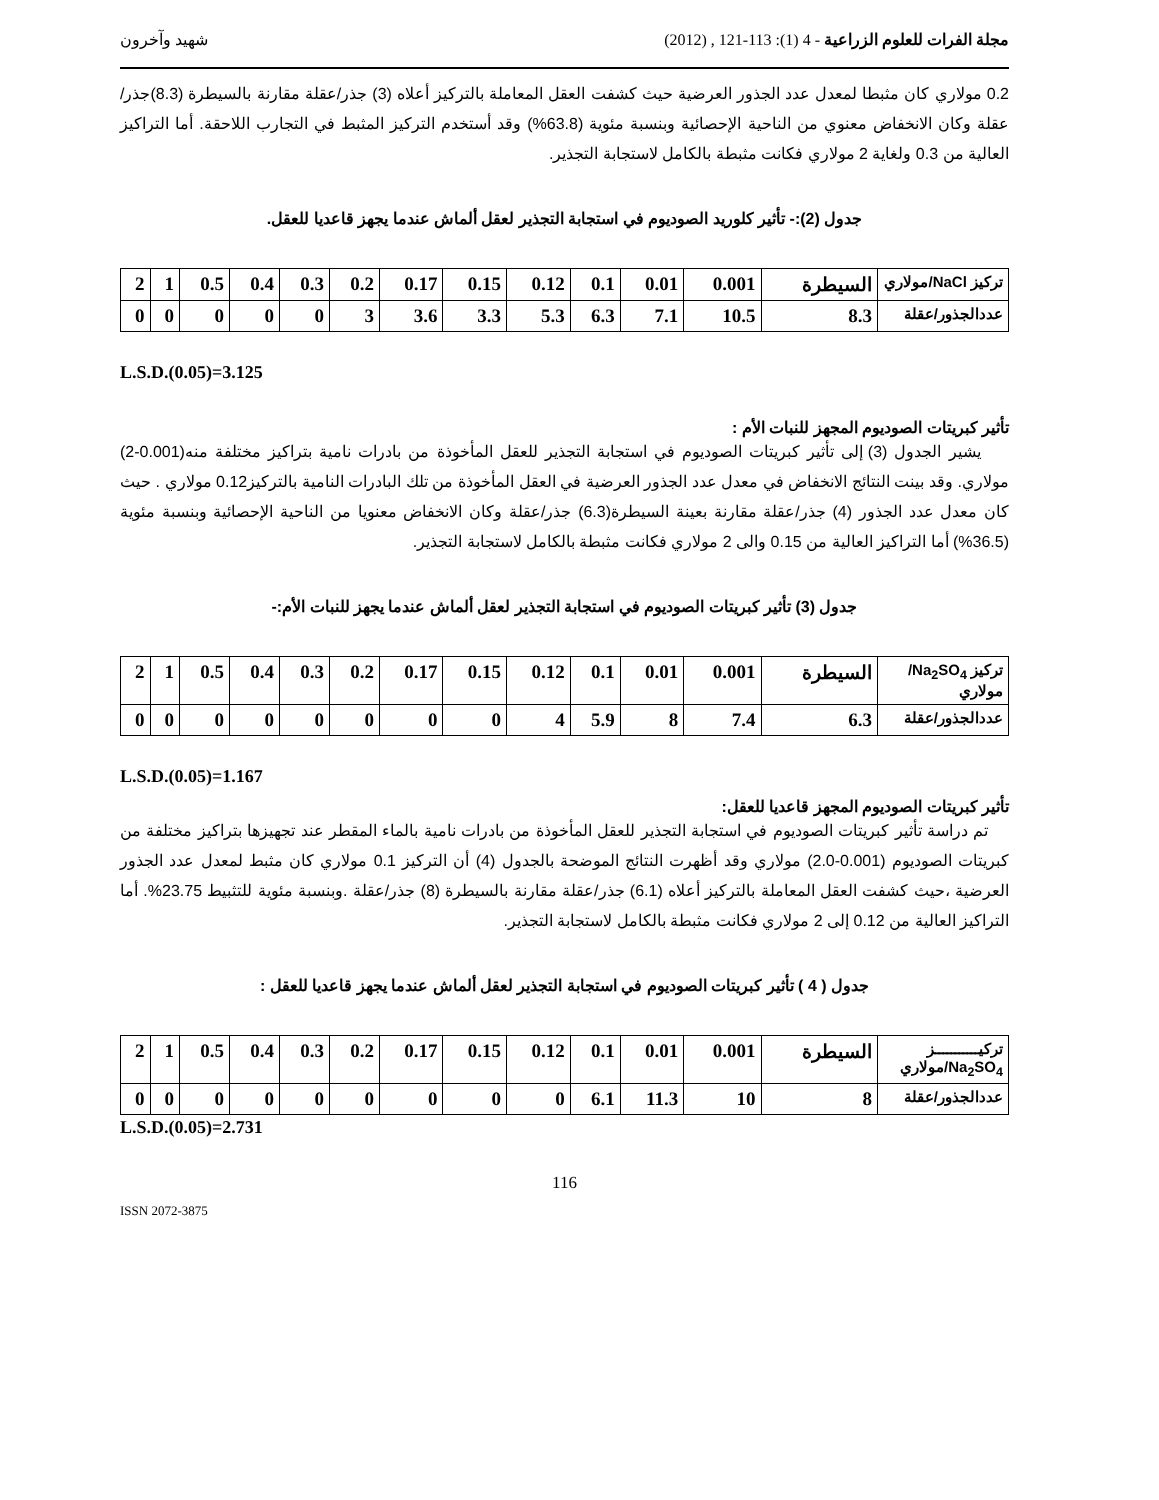مجلة الفرات للعلوم الزراعية - 4 (1): 113-121 , (2012) شهيد وآخرون
0.2 مولاري كان مثبطا لمعدل عدد الجذور العرضية حيث كشفت العقل المعاملة بالتركيز أعلاه (3) جذر/عقلة مقارنة بالسيطرة (8.3)جذر/عقلة وكان الانخفاض معنوي من الناحية الإحصائية وبنسبة مئوية (63.8%) وقد أستخدم التركيز المثبط في التجارب اللاحقة. أما التراكيز العالية من 0.3 ولغاية 2 مولاري فكانت مثبطة بالكامل لاستجابة التجذير.
جدول (2):- تأثير كلوريد الصوديوم في استجابة التجذير لعقل ألماش عندما يجهز قاعديا للعقل.
| تركيز NaCl/مولاري | السيطرة | 0.001 | 0.01 | 0.1 | 0.12 | 0.15 | 0.17 | 0.2 | 0.3 | 0.4 | 0.5 | 1 | 2 |
| عددالجذور/عقلة | 8.3 | 10.5 | 7.1 | 6.3 | 5.3 | 3.3 | 3.6 | 3 | 0 | 0 | 0 | 0 | 0 |
L.S.D.(0.05)=3.125
تأثير كبريتات الصوديوم المجهز للنبات الأم :
يشير الجدول (3) إلى تأثير كبريتات الصوديوم في استجابة التجذير للعقل المأخوذة من بادرات نامية بتراكيز مختلفة منه(0.001-2) مولاري. وقد بينت النتائج الانخفاض في معدل عدد الجذور العرضية في العقل المأخوذة من تلك البادرات النامية بالتركيز0.12 مولاري . حيث كان معدل عدد الجذور (4) جذر/عقلة مقارنة بعينة السيطرة(6.3) جذر/عقلة وكان الانخفاض معنويا من الناحية الإحصائية وبنسبة مئوية (36.5%) أما التراكيز العالية من 0.15 والى 2 مولاري فكانت مثبطة بالكامل لاستجابة التجذير.
جدول (3) تأثير كبريتات الصوديوم في استجابة التجذير لعقل ألماش عندما يجهز للنبات الأم:-
| تركيز Na<sub>2</sub>SO<sub>4</sub>/مولاري | السيطرة | 0.001 | 0.01 | 0.1 | 0.12 | 0.15 | 0.17 | 0.2 | 0.3 | 0.4 | 0.5 | 1 | 2 |
| عددالجذور/عقلة | 6.3 | 7.4 | 8 | 5.9 | 4 | 0 | 0 | 0 | 0 | 0 | 0 | 0 | 0 |
L.S.D.(0.05)=1.167
تأثير كبريتات الصوديوم المجهز قاعديا للعقل:
تم دراسة تأثير كبريتات الصوديوم في استجابة التجذير للعقل المأخوذة من بادرات نامية بالماء المقطر عند تجهيزها بتراكيز مختلفة من كبريتات الصوديوم (0.001-2.0) مولاري وقد أظهرت النتائج الموضحة بالجدول (4) أن التركيز 0.1 مولاري كان مثبط لمعدل عدد الجذور العرضية ،حيث كشفت العقل المعاملة بالتركيز أعلاه (6.1) جذر/عقلة مقارنة بالسيطرة (8) جذر/عقلة .وبنسبة مئوية للتثبيط 23.75%. أما التراكيز العالية من 0.12 إلى 2 مولاري فكانت مثبطة بالكامل لاستجابة التجذير.
جدول ( 4 ) تأثير كبريتات الصوديوم في استجابة التجذير لعقل ألماش عندما يجهز قاعديا للعقل :
| تركيـــــــــــز Na<sub>2</sub>SO<sub>4</sub>/مولاري | السيطرة | 0.001 | 0.01 | 0.1 | 0.12 | 0.15 | 0.17 | 0.2 | 0.3 | 0.4 | 0.5 | 1 | 2 |
| عددالجذور/عقلة | 8 | 10 | 11.3 | 6.1 | 0 | 0 | 0 | 0 | 0 | 0 | 0 | 0 | 0 |
L.S.D.(0.05)=2.731
116
ISSN 2072-3875